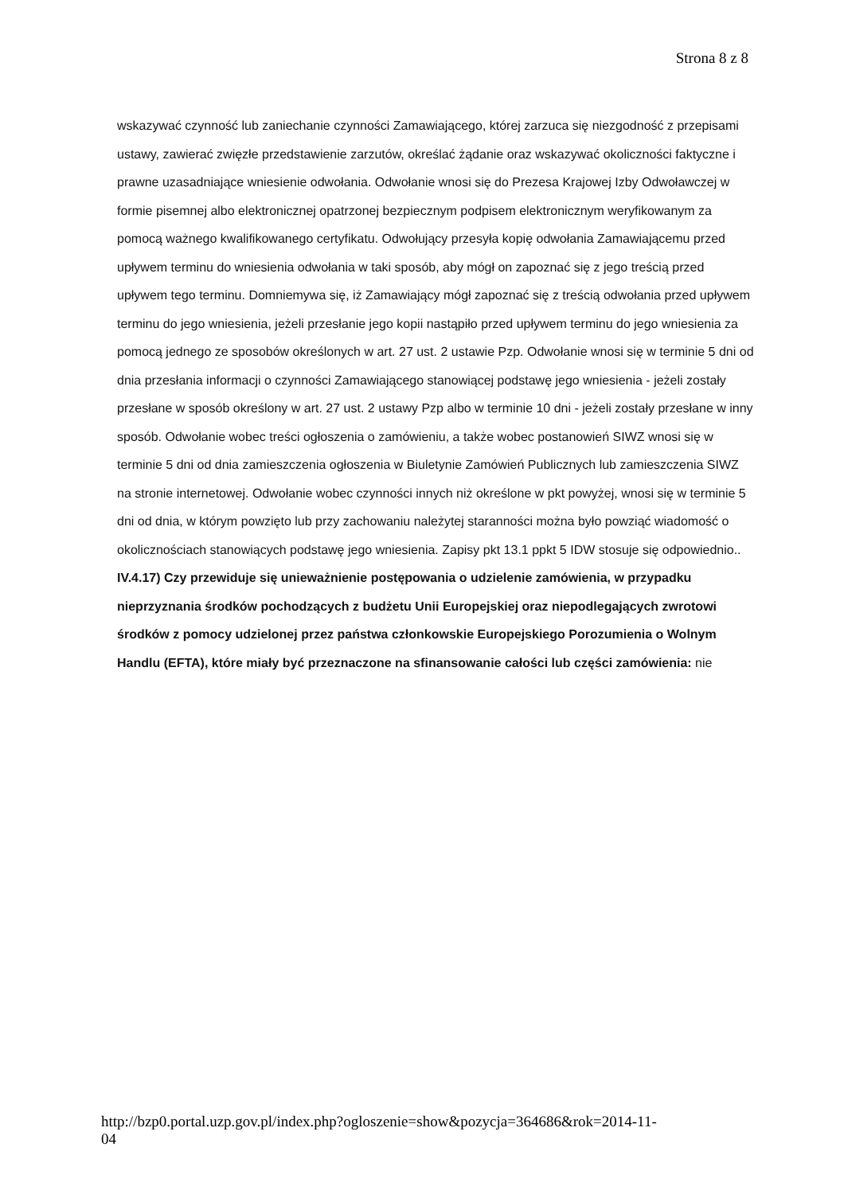Strona 8 z 8
wskazywać czynność lub zaniechanie czynności Zamawiającego, której zarzuca się niezgodność z przepisami ustawy, zawierać zwięzłe przedstawienie zarzutów, określać żądanie oraz wskazywać okoliczności faktyczne i prawne uzasadniające wniesienie odwołania. Odwołanie wnosi się do Prezesa Krajowej Izby Odwoławczej w formie pisemnej albo elektronicznej opatrzonej bezpiecznym podpisem elektronicznym weryfikowanym za pomocą ważnego kwalifikowanego certyfikatu. Odwołujący przesyła kopię odwołania Zamawiającemu przed upływem terminu do wniesienia odwołania w taki sposób, aby mógł on zapoznać się z jego treścią przed upływem tego terminu. Domniemywa się, iż Zamawiający mógł zapoznać się z treścią odwołania przed upływem terminu do jego wniesienia, jeżeli przesłanie jego kopii nastąpiło przed upływem terminu do jego wniesienia za pomocą jednego ze sposobów określonych w art. 27 ust. 2 ustawie Pzp. Odwołanie wnosi się w terminie 5 dni od dnia przesłania informacji o czynności Zamawiającego stanowiącej podstawę jego wniesienia - jeżeli zostały przesłane w sposób określony w art. 27 ust. 2 ustawy Pzp albo w terminie 10 dni - jeżeli zostały przesłane w inny sposób. Odwołanie wobec treści ogłoszenia o zamówieniu, a także wobec postanowień SIWZ wnosi się w terminie 5 dni od dnia zamieszczenia ogłoszenia w Biuletynie Zamówień Publicznych lub zamieszczenia SIWZ na stronie internetowej. Odwołanie wobec czynności innych niż określone w pkt powyżej, wnosi się w terminie 5 dni od dnia, w którym powzięto lub przy zachowaniu należytej staranności można było powziąć wiadomość o okolicznościach stanowiących podstawę jego wniesienia. Zapisy pkt 13.1 ppkt 5 IDW stosuje się odpowiednio..
IV.4.17) Czy przewiduje się unieważnienie postępowania o udzielenie zamówienia, w przypadku nieprzyznania środków pochodzących z budżetu Unii Europejskiej oraz niepodlegających zwrotowi środków z pomocy udzielonej przez państwa członkowskie Europejskiego Porozumienia o Wolnym Handlu (EFTA), które miały być przeznaczone na sfinansowanie całości lub części zamówienia: nie
http://bzp0.portal.uzp.gov.pl/index.php?ogloszenie=show&pozycja=364686&rok=2014-11-
04